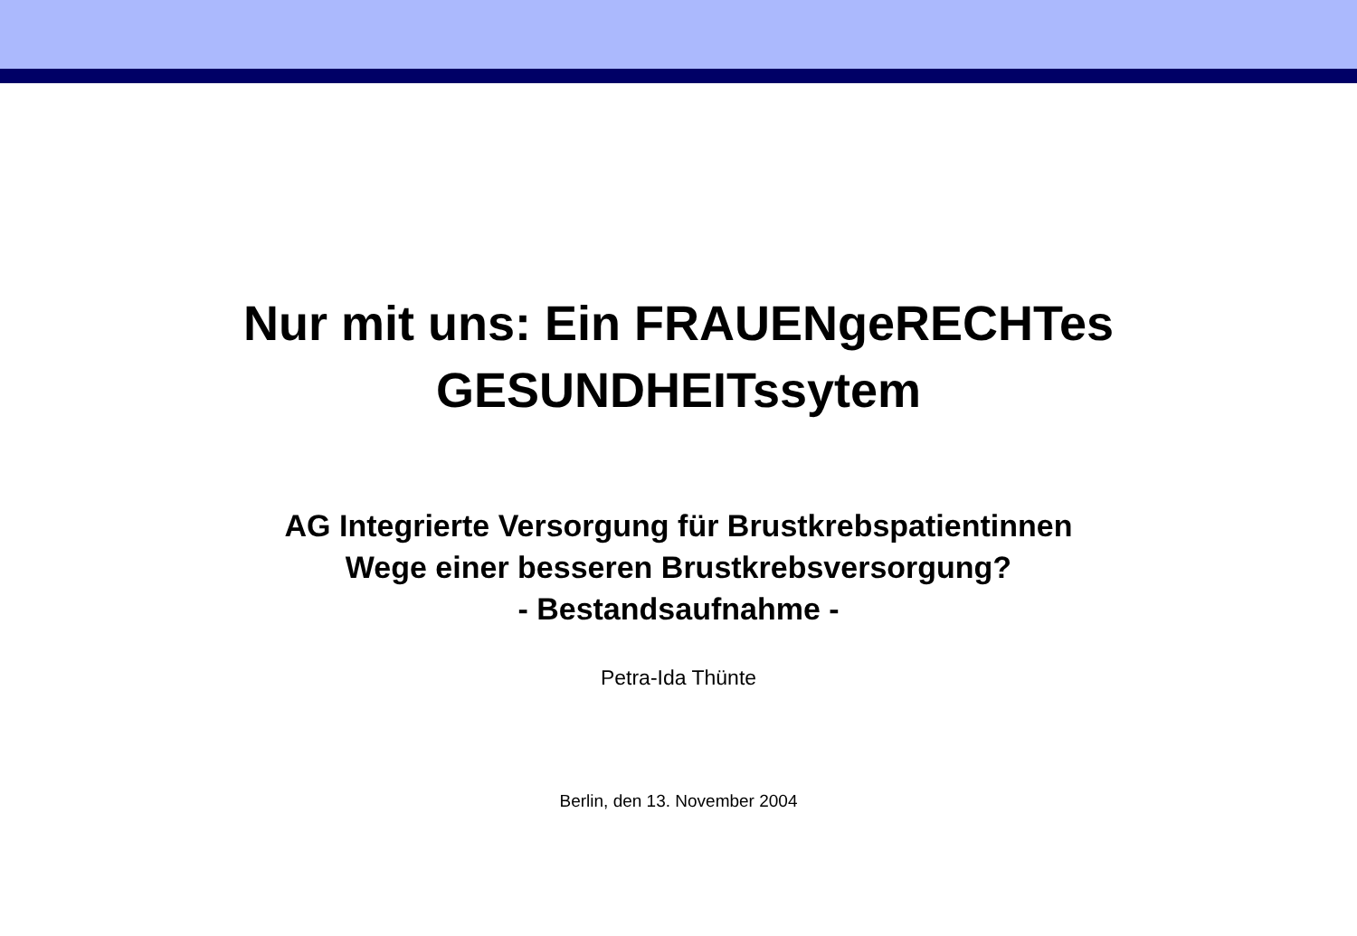Nur mit uns: Ein FRAUENgeRECHTes
GESUNDHEITssytem
AG Integrierte Versorgung für Brustkrebspatientinnen
Wege einer besseren Brustkrebsversorgung?
- Bestandsaufnahme -
Petra-Ida Thünte
Berlin, den 13. November 2004